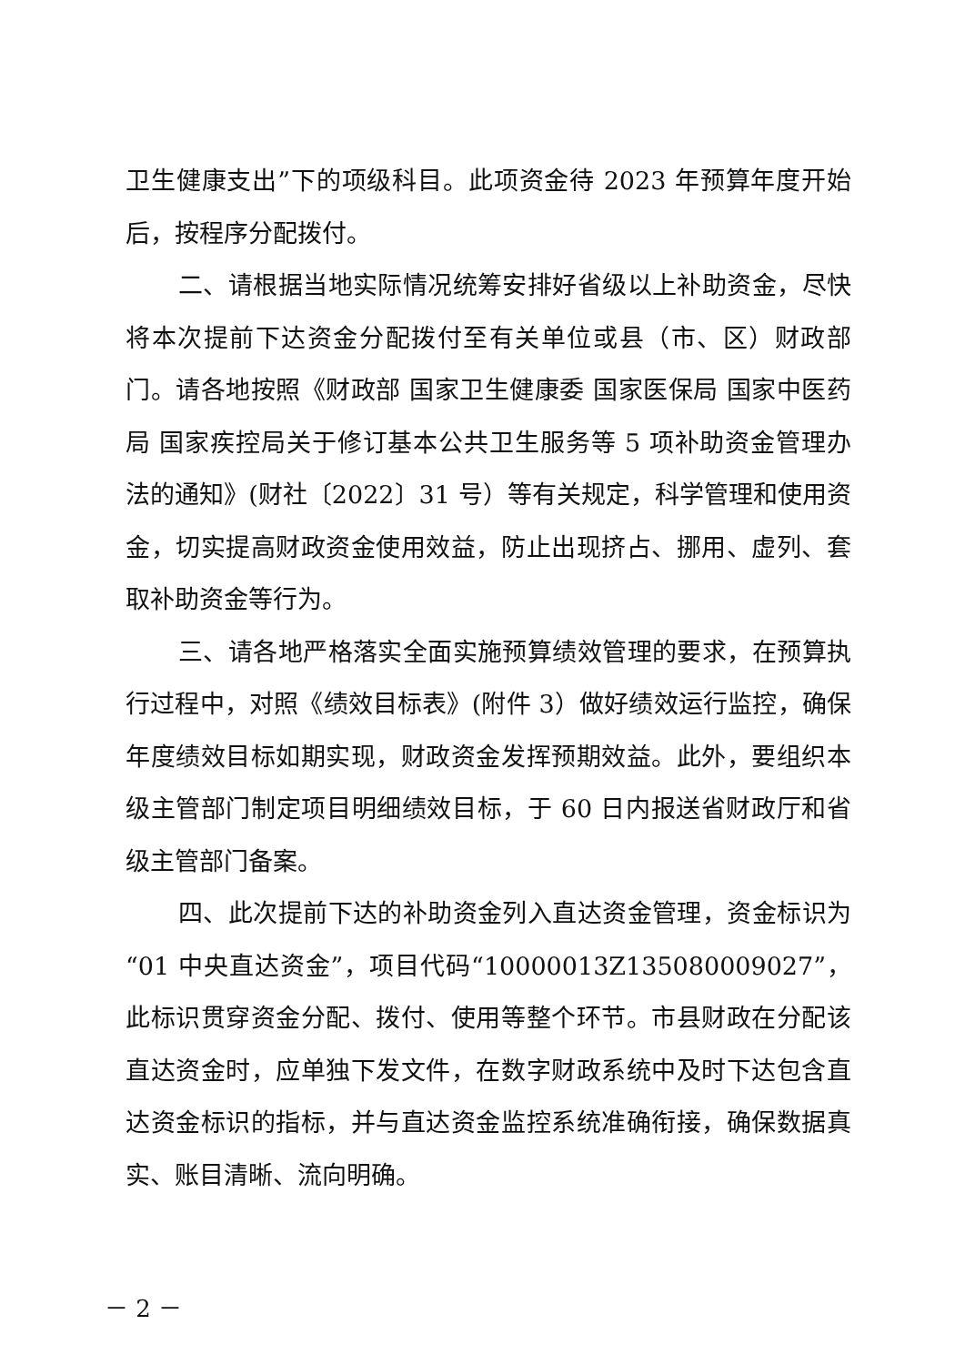卫生健康支出”下的项级科目。此项资金待 2023 年预算年度开始后，按程序分配拨付。
二、请根据当地实际情况统筹安排好省级以上补助资金，尽快将本次提前下达资金分配拨付至有关单位或县（市、区）财政部门。请各地按照《财政部 国家卫生健康委 国家医保局 国家中医药局 国家疾控局关于修订基本公共卫生服务等 5 项补助资金管理办法的通知》(财社〔2022〕31 号）等有关规定，科学管理和使用资金，切实提高财政资金使用效益，防止出现挤占、挪用、虚列、套取补助资金等行为。
三、请各地严格落实全面实施预算绩效管理的要求，在预算执行过程中，对照《绩效目标表》(附件 3）做好绩效运行监控，确保年度绩效目标如期实现，财政资金发挥预期效益。此外，要组织本级主管部门制定项目明细绩效目标，于 60 日内报送省财政厅和省级主管部门备案。
四、此次提前下达的补助资金列入直达资金管理，资金标识为“01 中央直达资金”，项目代码“10000013Z135080009027”，此标识贯穿资金分配、拨付、使用等整个环节。市县财政在分配该直达资金时，应单独下发文件，在数字财政系统中及时下达包含直达资金标识的指标，并与直达资金监控系统准确衔接，确保数据真实、账目清晰、流向明确。
－ 2 －